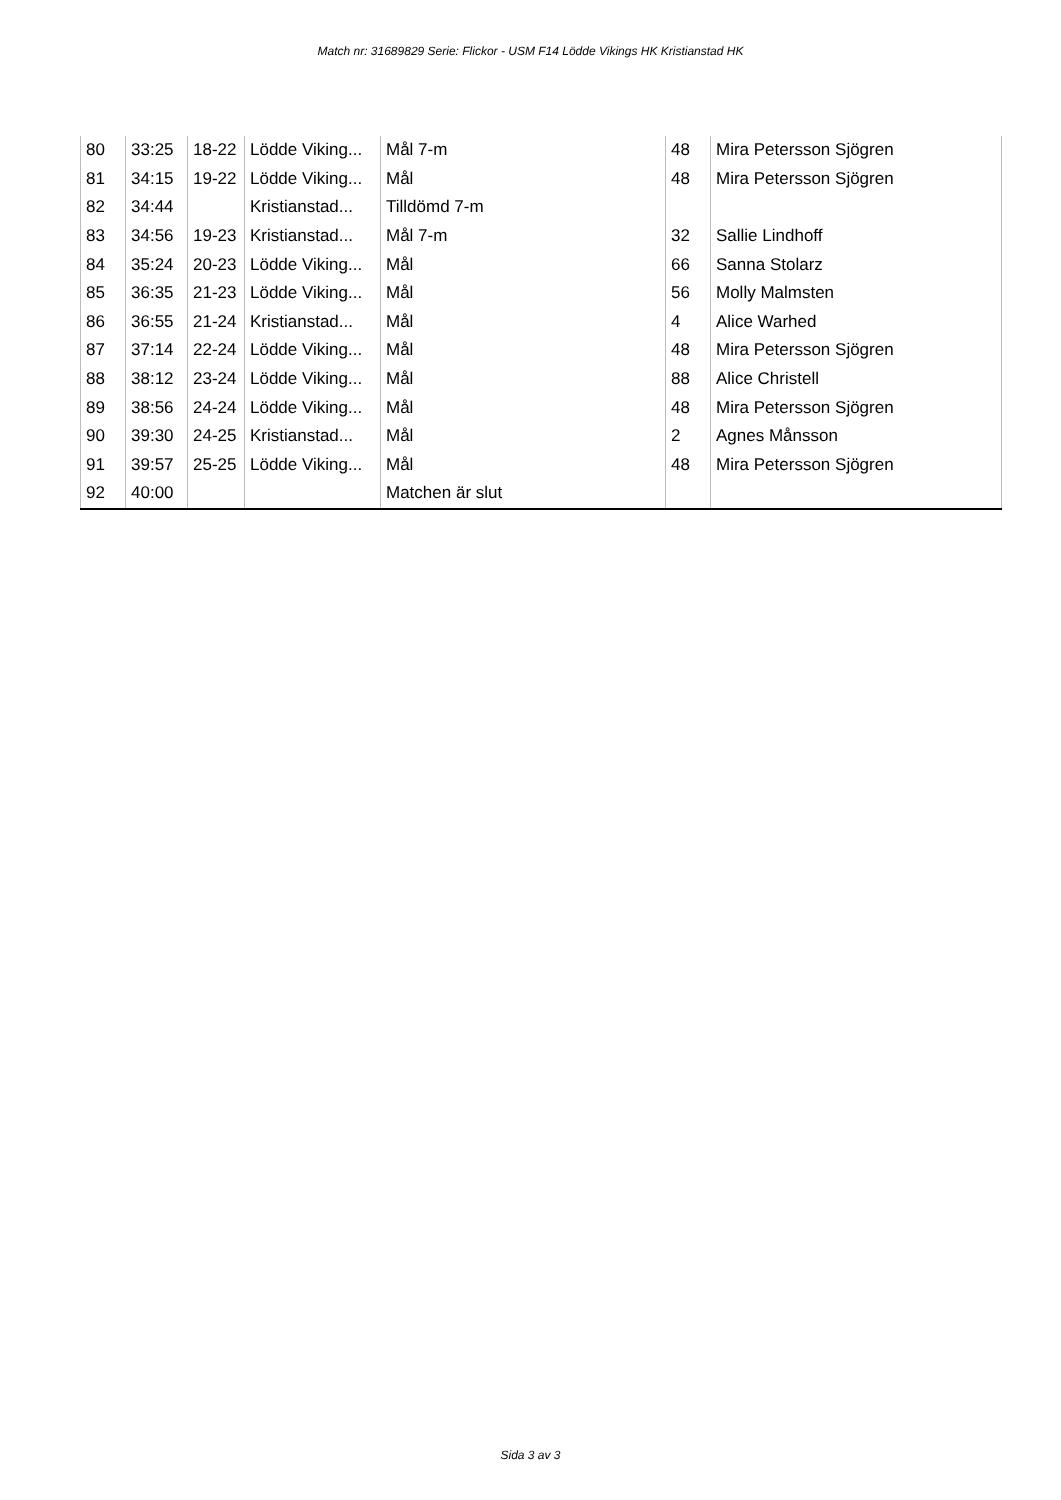Match nr: 31689829 Serie: Flickor - USM F14 Lödde Vikings HK Kristianstad HK
| 80 | 33:25 | 18-22 | Lödde Viking... | Mål 7-m | 48 | Mira Petersson Sjögren |
| 81 | 34:15 | 19-22 | Lödde Viking... | Mål | 48 | Mira Petersson Sjögren |
| 82 | 34:44 | | Kristianstad... | Tilldömd 7-m | | |
| 83 | 34:56 | 19-23 | Kristianstad... | Mål 7-m | 32 | Sallie Lindhoff |
| 84 | 35:24 | 20-23 | Lödde Viking... | Mål | 66 | Sanna Stolarz |
| 85 | 36:35 | 21-23 | Lödde Viking... | Mål | 56 | Molly Malmsten |
| 86 | 36:55 | 21-24 | Kristianstad... | Mål | 4 | Alice Warhed |
| 87 | 37:14 | 22-24 | Lödde Viking... | Mål | 48 | Mira Petersson Sjögren |
| 88 | 38:12 | 23-24 | Lödde Viking... | Mål | 88 | Alice Christell |
| 89 | 38:56 | 24-24 | Lödde Viking... | Mål | 48 | Mira Petersson Sjögren |
| 90 | 39:30 | 24-25 | Kristianstad... | Mål | 2 | Agnes Månsson |
| 91 | 39:57 | 25-25 | Lödde Viking... | Mål | 48 | Mira Petersson Sjögren |
| 92 | 40:00 | | | Matchen är slut | | |
Sida 3 av 3